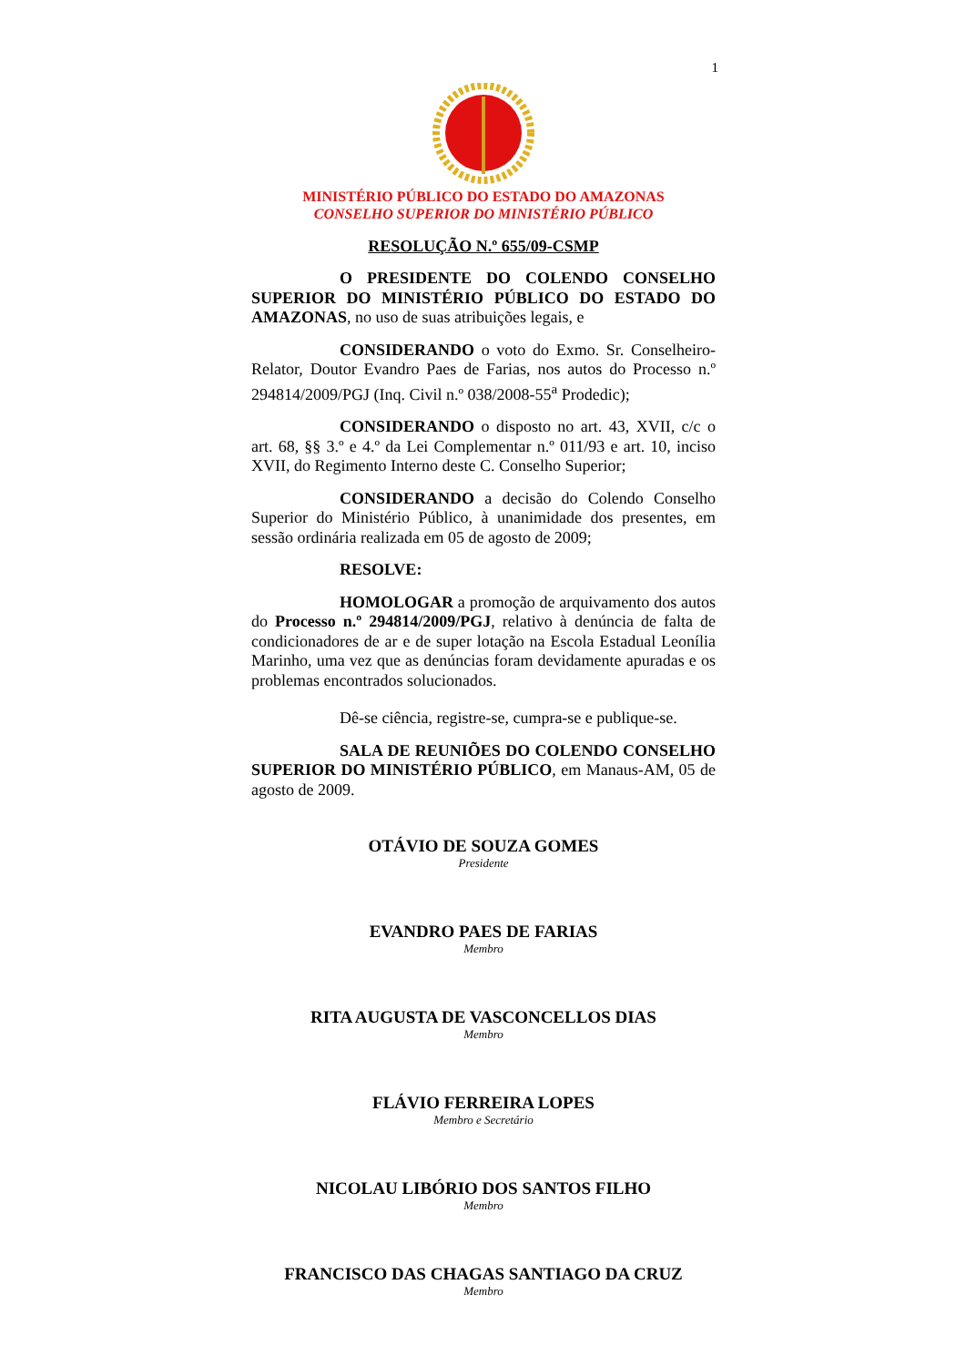1
MINISTÉRIO PÚBLICO DO ESTADO DO AMAZONAS
CONSELHO SUPERIOR DO MINISTÉRIO PÚBLICO
RESOLUÇÃO N.º 655/09-CSMP
O PRESIDENTE DO COLENDO CONSELHO SUPERIOR DO MINISTÉRIO PÚBLICO DO ESTADO DO AMAZONAS, no uso de suas atribuições legais, e
CONSIDERANDO o voto do Exmo. Sr. Conselheiro-Relator, Doutor Evandro Paes de Farias, nos autos do Processo n.º 294814/2009/PGJ (Inq. Civil n.º 038/2008-55<sup>a</sup> Prodedic);
CONSIDERANDO o disposto no art. 43, XVII, c/c o art. 68, §§ 3.º e 4.º da Lei Complementar n.º 011/93 e art. 10, inciso XVII, do Regimento Interno deste C. Conselho Superior;
CONSIDERANDO a decisão do Colendo Conselho Superior do Ministério Público, à unanimidade dos presentes, em sessão ordinária realizada em 05 de agosto de 2009;
RESOLVE:
HOMOLOGAR a promoção de arquivamento dos autos do Processo n.º 294814/2009/PGJ, relativo à denúncia de falta de condicionadores de ar e de super lotação na Escola Estadual Leonília Marinho, uma vez que as denúncias foram devidamente apuradas e os problemas encontrados solucionados.
Dê-se ciência, registre-se, cumpra-se e publique-se.
SALA DE REUNIÕES DO COLENDO CONSELHO SUPERIOR DO MINISTÉRIO PÚBLICO, em Manaus-AM, 05 de agosto de 2009.
OTÁVIO DE SOUZA GOMES
Presidente
EVANDRO PAES DE FARIAS
Membro
RITA AUGUSTA DE VASCONCELLOS DIAS
Membro
FLÁVIO FERREIRA LOPES
Membro e Secretário
NICOLAU LIBÓRIO DOS SANTOS FILHO
Membro
FRANCISCO DAS CHAGAS SANTIAGO DA CRUZ
Membro